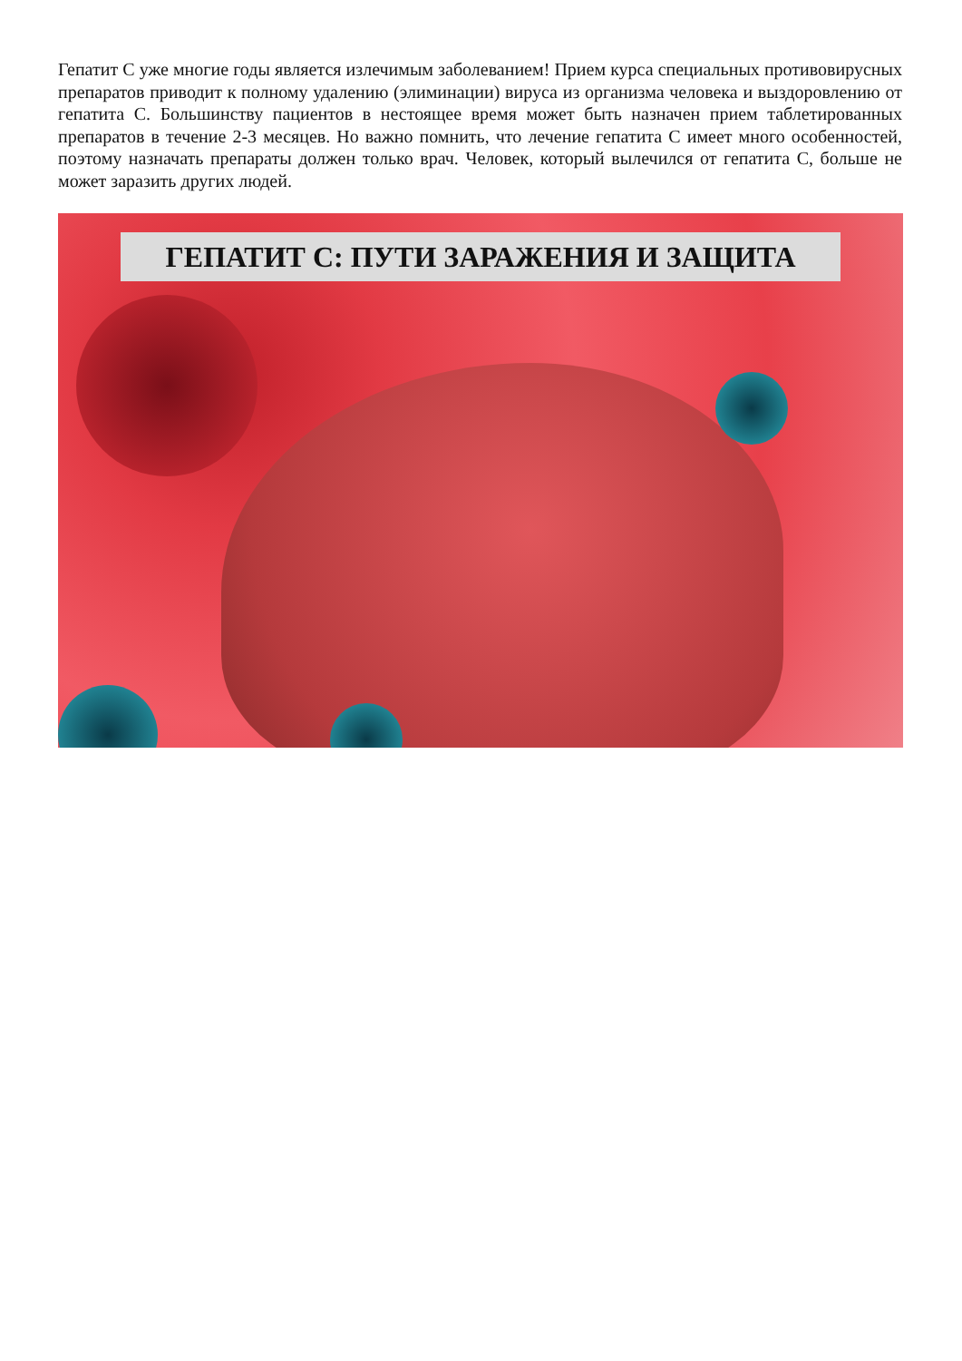Гепатит С уже многие годы является излечимым заболеванием! Прием курса специальных противовирусных препаратов приводит к полному удалению (элиминации) вируса из организма человека и выздоровлению от гепатита С. Большинству пациентов в нестоящее время может быть назначен прием таблетированных препаратов в течение 2-3 месяцев. Но важно помнить, что лечение гепатита С имеет много особенностей, поэтому назначать препараты должен только врач. Человек, который вылечился от гепатита С, больше не может заразить других людей.
ГЕПАТИТ С: ПУТИ ЗАРАЖЕНИЯ И ЗАЩИТА